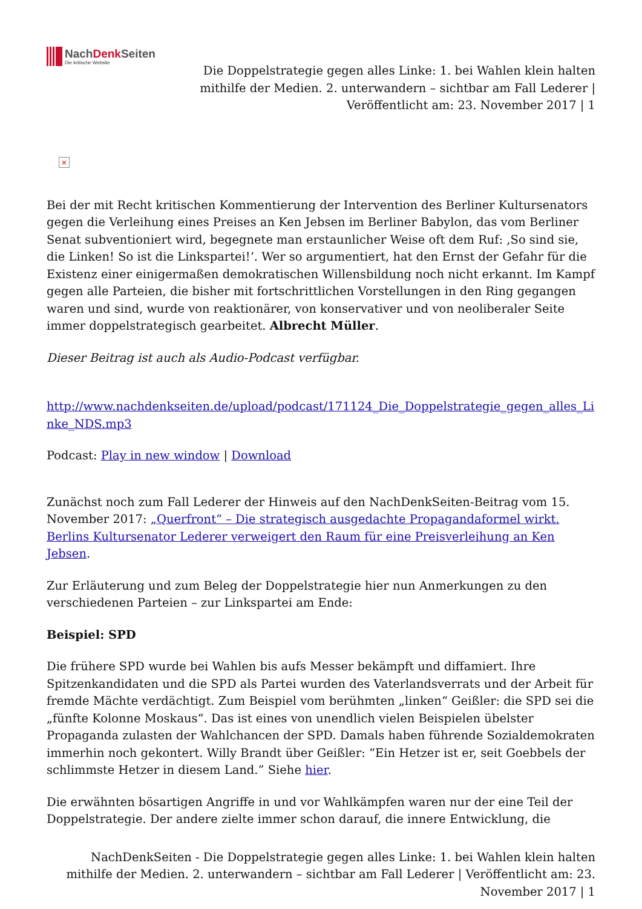NachDenk Seiten
Die kritische Website
Die Doppelstrategie gegen alles Linke: 1. bei Wahlen klein halten mithilfe der Medien. 2. unterwandern – sichtbar am Fall Lederer | Veröffentlicht am: 23. November 2017 | 1
×
Bei der mit Recht kritischen Kommentierung der Intervention des Berliner Kultursenators gegen die Verleihung eines Preises an Ken Jebsen im Berliner Babylon, das vom Berliner Senat subventioniert wird, begegnete man erstaunlicher Weise oft dem Ruf: ‚So sind sie, die Linken! So ist die Linkspartei!‘. Wer so argumentiert, hat den Ernst der Gefahr für die Existenz einer einigermaßen demokratischen Willensbildung noch nicht erkannt. Im Kampf gegen alle Parteien, die bisher mit fortschrittlichen Vorstellungen in den Ring gegangen waren und sind, wurde von reaktionärer, von konservativer und von neoliberaler Seite immer doppelstrategisch gearbeitet. Albrecht Müller.
Dieser Beitrag ist auch als Audio-Podcast verfügbar.
http://www.nachdenkseiten.de/upload/podcast/171124_Die_Doppelstrategie_gegen_alles_Linke_NDS.mp3
Podcast: Play in new window | Download
Zunächst noch zum Fall Lederer der Hinweis auf den NachDenkSeiten-Beitrag vom 15. November 2017: „Querfront“ – Die strategisch ausgedachte Propagandaformel wirkt. Berlins Kultursenator Lederer verweigert den Raum für eine Preisverleihung an Ken Jebsen.
Zur Erläuterung und zum Beleg der Doppelstrategie hier nun Anmerkungen zu den verschiedenen Parteien – zur Linkspartei am Ende:
Beispiel: SPD
Die frühere SPD wurde bei Wahlen bis aufs Messer bekämpft und diffamiert. Ihre Spitzenkandidaten und die SPD als Partei wurden des Vaterlandsverrats und der Arbeit für fremde Mächte verdächtigt. Zum Beispiel vom berühmten „linken“ Geißler: die SPD sei die „fünfte Kolonne Moskaus“. Das ist eines von unendlich vielen Beispielen übelster Propaganda zulasten der Wahlchancen der SPD. Damals haben führende Sozialdemokraten immerhin noch gekontert. Willy Brandt über Geißler: “Ein Hetzer ist er, seit Goebbels der schlimmste Hetzer in diesem Land.” Siehe hier.
Die erwähnten bösartigen Angriffe in und vor Wahlkämpfen waren nur der eine Teil der Doppelstrategie. Der andere zielte immer schon darauf, die innere Entwicklung, die
NachDenkSeiten - Die Doppelstrategie gegen alles Linke: 1. bei Wahlen klein halten mithilfe der Medien. 2. unterwandern – sichtbar am Fall Lederer | Veröffentlicht am: 23. November 2017 | 1